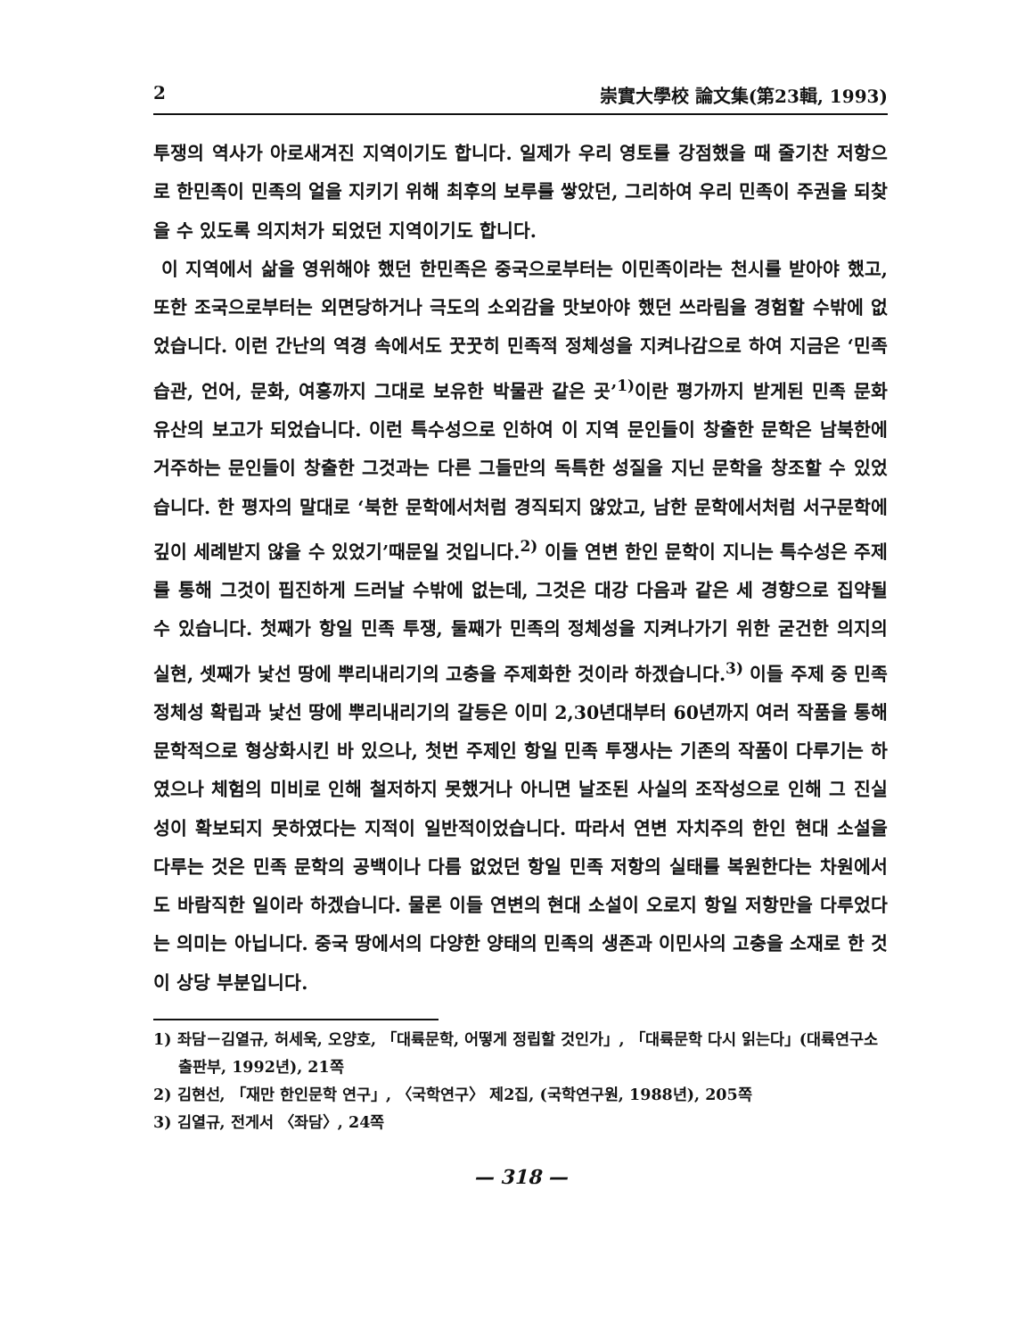2 崇實大學校 論文集(第23輯, 1993)
투쟁의 역사가 아로새겨진 지역이기도 합니다. 일제가 우리 영토를 강점했을 때 줄기찬 저항으로 한민족이 민족의 얼을 지키기 위해 최후의 보루를 쌓았던, 그리하여 우리 민족이 주권을 되찾을 수 있도록 의지처가 되었던 지역이기도 합니다.
이 지역에서 삶을 영위해야 했던 한민족은 중국으로부터는 이민족이라는 천시를 받아야 했고, 또한 조국으로부터는 외면당하거나 극도의 소외감을 맛보아야 했던 쓰라림을 경험할 수밖에 없었습니다. 이런 간난의 역경 속에서도 꿋꿋히 민족적 정체성을 지켜나감으로 하여 지금은 ‘민족습관, 언어, 문화, 여흥까지 그대로 보유한 박물관 같은 곳’<sup>1)</sup>이란 평가까지 받게된 민족 문화 유산의 보고가 되었습니다. 이런 특수성으로 인하여 이 지역 문인들이 창출한 문학은 남북한에 거주하는 문인들이 창출한 그것과는 다른 그들만의 독특한 성질을 지닌 문학을 창조할 수 있었습니다. 한 평자의 말대로 ‘북한 문학에서처럼 경직되지 않았고, 남한 문학에서처럼 서구문학에 깊이 세례받지 않을 수 있었기’때문일 것입니다.<sup>2)</sup> 이들 연변 한인 문학이 지니는 특수성은 주제를 통해 그것이 핍진하게 드러날 수밖에 없는데, 그것은 대강 다음과 같은 세 경향으로 집약될 수 있습니다. 첫째가 항일 민족 투쟁, 둘째가 민족의 정체성을 지켜나가기 위한 굳건한 의지의 실현, 셋째가 낯선 땅에 뿌리내리기의 고충을 주제화한 것이라 하겠습니다.<sup>3)</sup> 이들 주제 중 민족 정체성 확립과 낯선 땅에 뿌리내리기의 갈등은 이미 2,30년대부터 60년까지 여러 작품을 통해 문학적으로 형상화시킨 바 있으나, 첫번 주제인 항일 민족 투쟁사는 기존의 작품이 다루기는 하였으나 체험의 미비로 인해 철저하지 못했거나 아니면 날조된 사실의 조작성으로 인해 그 진실성이 확보되지 못하였다는 지적이 일반적이었습니다. 따라서 연변 자치주의 한인 현대 소설을 다루는 것은 민족 문학의 공백이나 다름 없었던 항일 민족 저항의 실태를 복원한다는 차원에서도 바람직한 일이라 하겠습니다. 물론 이들 연변의 현대 소설이 오로지 항일 저항만을 다루었다는 의미는 아닙니다. 중국 땅에서의 다양한 양태의 민족의 생존과 이민사의 고충을 소재로 한 것이 상당 부분입니다.
1) 좌담－김열규, 허세욱, 오양호, 「대륙문학, 어떻게 정립할 것인가」, 「대륙문학 다시 읽는다」(대륙연구소 출판부, 1992년), 21쪽
2) 김현선, 「재만 한인문학 연구」, 〈국학연구〉 제2집, (국학연구원, 1988년), 205쪽
3) 김열규, 전게서 〈좌담〉, 24쪽
— 318 —